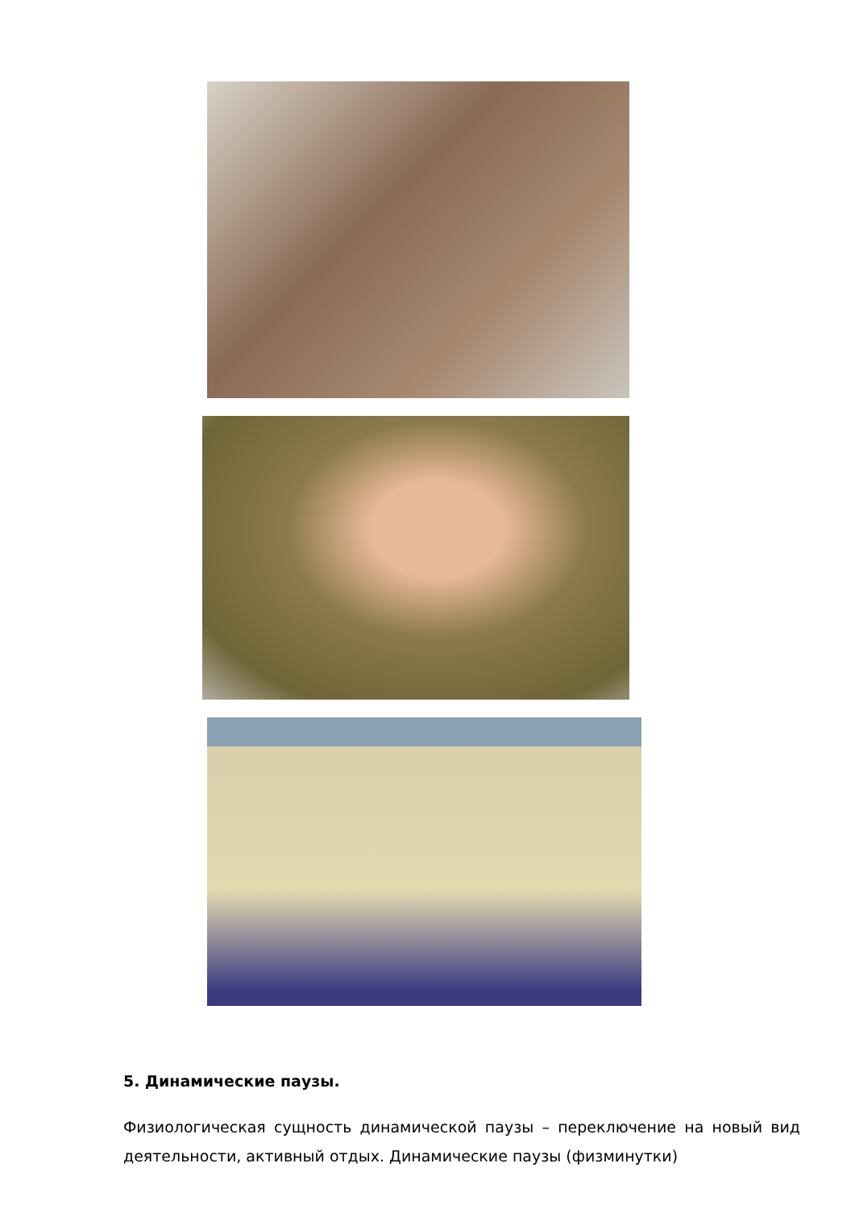5. Динамические паузы.
Физиологическая сущность динамической паузы – переключение на новый вид деятельности, активный отдых. Динамические паузы (физминутки)